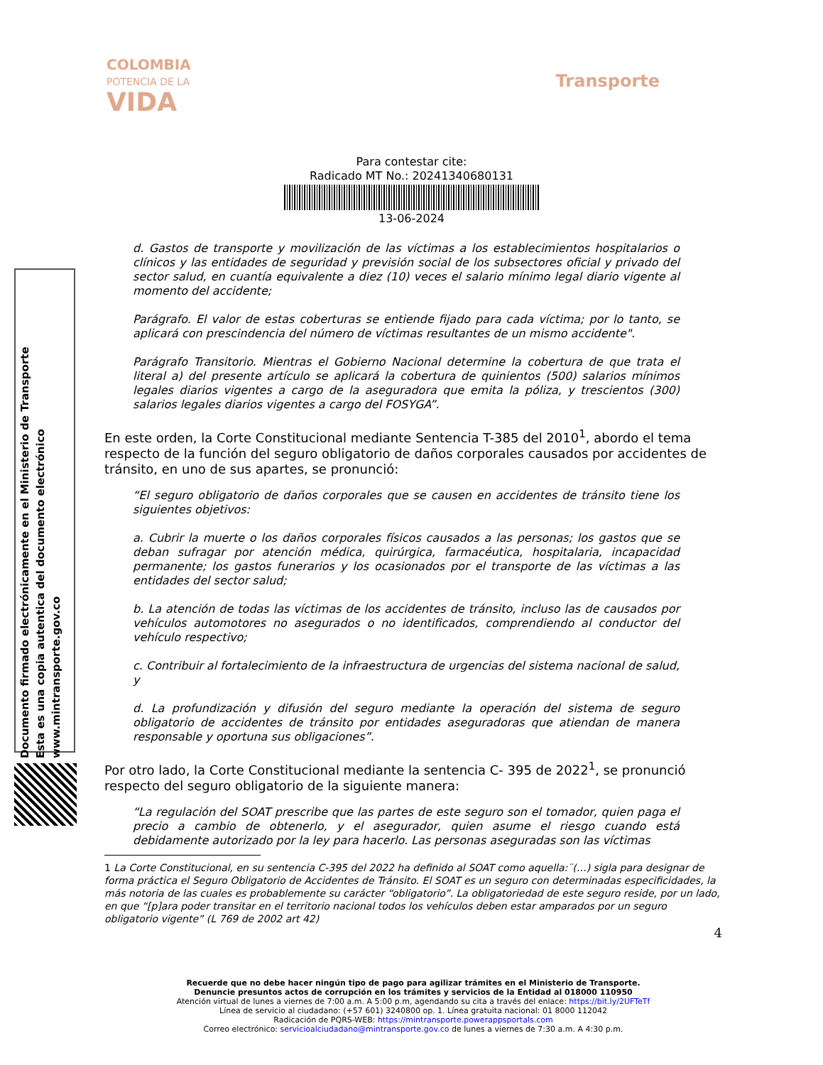COLOMBIA
POTENCIA DE LA
VIDA
Transporte
Para contestar cite:
Radicado MT No.: 20241340680131
13-06-2024
Documento firmado electrónicamente en el Ministerio de Transporte
Esta es una copia autentica del documento electrónico
www.mintransporte.gov.co
d. Gastos de transporte y movilización de las víctimas a los establecimientos hospitalarios o clínicos y las entidades de seguridad y previsión social de los subsectores oficial y privado del sector salud, en cuantía equivalente a diez (10) veces el salario mínimo legal diario vigente al momento del accidente;
Parágrafo. El valor de estas coberturas se entiende fijado para cada víctima; por lo tanto, se aplicará con prescindencia del número de víctimas resultantes de un mismo accidente".
Parágrafo Transitorio. Mientras el Gobierno Nacional determine la cobertura de que trata el literal a) del presente artículo se aplicará la cobertura de quinientos (500) salarios mínimos legales diarios vigentes a cargo de la aseguradora que emita la póliza, y trescientos (300) salarios legales diarios vigentes a cargo del FOSYGA”.
En este orden, la Corte Constitucional mediante Sentencia T-385 del 2010<sup>1</sup>, abordo el tema respecto de la función del seguro obligatorio de daños corporales causados por accidentes de tránsito, en uno de sus apartes, se pronunció:
“El seguro obligatorio de daños corporales que se causen en accidentes de tránsito tiene los siguientes objetivos:
a. Cubrir la muerte o los daños corporales físicos causados a las personas; los gastos que se deban sufragar por atención médica, quirúrgica, farmacéutica, hospitalaria, incapacidad permanente; los gastos funerarios y los ocasionados por el transporte de las víctimas a las entidades del sector salud;
b. La atención de todas las víctimas de los accidentes de tránsito, incluso las de causados por vehículos automotores no asegurados o no identificados, comprendiendo al conductor del vehículo respectivo;
c. Contribuir al fortalecimiento de la infraestructura de urgencias del sistema nacional de salud, y
d. La profundización y difusión del seguro mediante la operación del sistema de seguro obligatorio de accidentes de tránsito por entidades aseguradoras que atiendan de manera responsable y oportuna sus obligaciones”.
Por otro lado, la Corte Constitucional mediante la sentencia C- 395 de 2022<sup>1</sup>, se pronunció respecto del seguro obligatorio de la siguiente manera:
“La regulación del SOAT prescribe que las partes de este seguro son el tomador, quien paga el precio a cambio de obtenerlo, y el asegurador, quien asume el riesgo cuando está debidamente autorizado por la ley para hacerlo. Las personas aseguradas son las víctimas
1 La Corte Constitucional, en su sentencia C-395 del 2022 ha definido al SOAT como aquella:¨(…) sigla para designar de forma práctica el Seguro Obligatorio de Accidentes de Tránsito. El SOAT es un seguro con determinadas especificidades, la más notoria de las cuales es probablemente su carácter “obligatorio”. La obligatoriedad de este seguro reside, por un lado, en que “[p]ara poder transitar en el territorio nacional todos los vehículos deben estar amparados por un seguro obligatorio vigente” (L 769 de 2002 art 42)
4
Recuerde que no debe hacer ningún tipo de pago para agilizar trámites en el Ministerio de Transporte.
Denuncie presuntos actos de corrupción en los trámites y servicios de la Entidad al 018000 110950
Atención virtual de lunes a viernes de 7:00 a.m. A 5:00 p.m, agendando su cita a través del enlace: https://bit.ly/2UFTeTf
Línea de servicio al ciudadano: (+57 601) 3240800 op. 1. Línea gratuita nacional: 01 8000 112042
Radicación de PQRS-WEB: https://mintransporte.powerappsportals.com
Correo electrónico: servicioalciudadano@mintransporte.gov.co de lunes a viernes de 7:30 a.m. A 4:30 p.m.